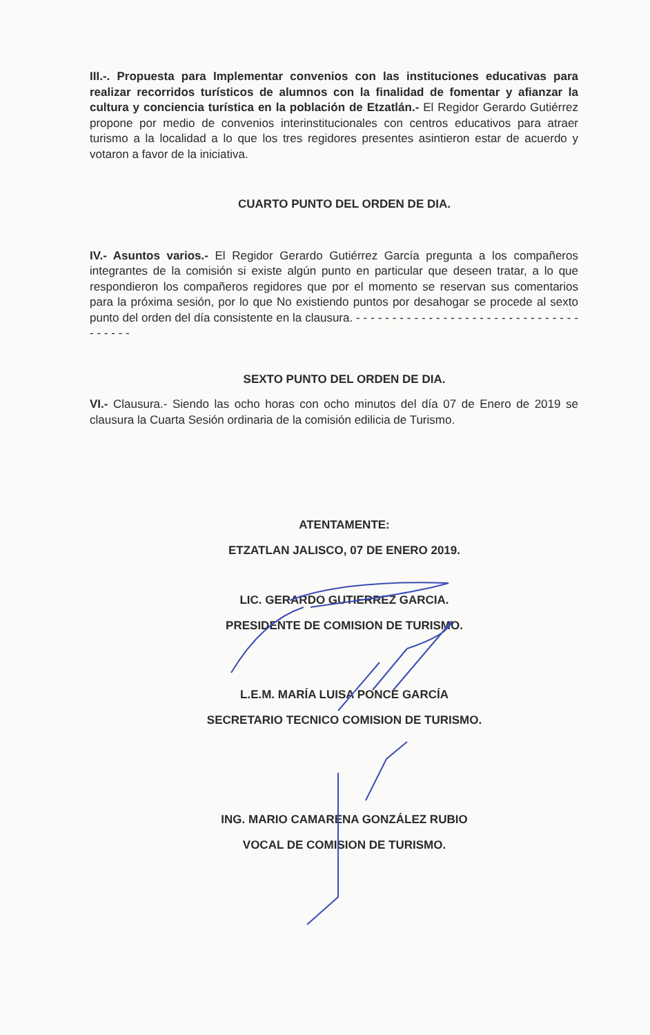III.-. Propuesta para Implementar convenios con las instituciones educativas para realizar recorridos turísticos de alumnos con la finalidad de fomentar y afianzar la cultura y conciencia turística en la población de Etzatlán.- El Regidor Gerardo Gutiérrez propone por medio de convenios interinstitucionales con centros educativos para atraer turismo a la localidad a lo que los tres regidores presentes asintieron estar de acuerdo y votaron a favor de la iniciativa.
CUARTO PUNTO DEL ORDEN DE DIA.
IV.- Asuntos varios.- El Regidor Gerardo Gutiérrez García pregunta a los compañeros integrantes de la comisión si existe algún punto en particular que deseen tratar, a lo que respondieron los compañeros regidores que por el momento se reservan sus comentarios para la próxima sesión, por lo que No existiendo puntos por desahogar se procede al sexto punto del orden del día consistente en la clausura. - - - - - - - - - - - - - - - - - - - - - - - - - - - - - - - - - - - - -
SEXTO PUNTO DEL ORDEN DE DIA.
VI.- Clausura.- Siendo las ocho horas con ocho minutos del día 07 de Enero de 2019 se clausura la Cuarta Sesión ordinaria de la comisión edilicia de Turismo.
ATENTAMENTE:
ETZATLAN JALISCO, 07 DE ENERO 2019.
LIC. GERARDO GUTIERREZ GARCIA.
PRESIDENTE DE COMISION DE TURISMO.
L.E.M. MARÍA LUISA PONCE GARCÍA
SECRETARIO TECNICO COMISION DE TURISMO.
ING. MARIO CAMARENA GONZÁLEZ RUBIO
VOCAL DE COMISION DE TURISMO.